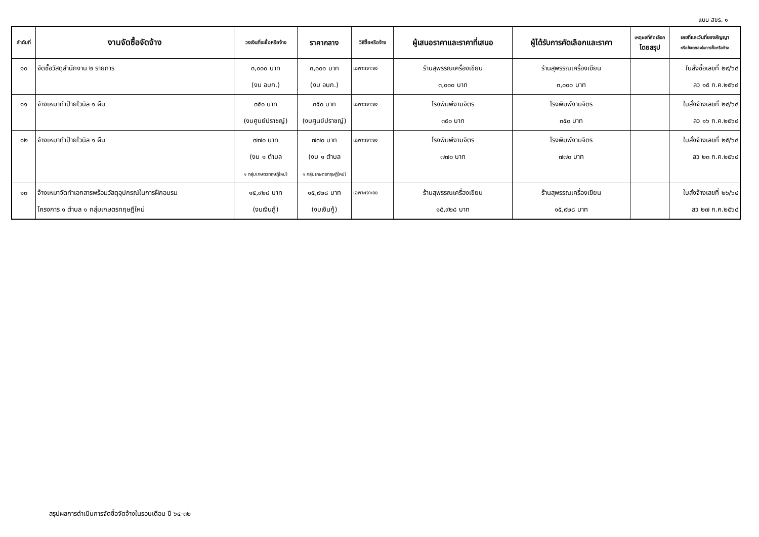แบบ สขร. ๑
| ลำดับที่ | งานจัดซื้อจัดจ้าง | วงเงินที่จะซื้อหรือจ้าง | ราคากลาง | วิธีซื้อหรือจ้าง | ผู้เสนอราคาและราคาที่เสนอ | ผู้ได้รับการคัดเลือกและราคา | เหตุผลที่คัดเลือก โดยสรุป | เลขที่และวันที่ของสัญญา หรือข้อตกลงในการซื้อหรือจ้าง |
| --- | --- | --- | --- | --- | --- | --- | --- | --- |
| ๑๐ | จัดซื้อวัสดุสำนักงาน ๒ รายการ | ๓,๐๐๐ บาท (งบ อบก.) | ๓,๐๐๐ บาท (งบ อบก.) | เฉพาะเจาะจง | ร้านสุพรรณเครื่องเขียน ๓,๐๐๐ บาท | ร้านสุพรรณเครื่องเขียน ๓,๐๐๐ บาท | | ใบสั่งซื้อเลขที่ ๒๙/๖๔ ลว ๑๕ ก.ค.๒๕๖๔ |
| ๑๑ | จ้างเหมาทำป้ายไวนิล ๑ ผืน | ๓๕๐ บาท (งบศูนย์ปราชญ์) | ๓๕๐ บาท (งบศูนย์ปราชญ์) | เฉพาะเจาะจง | โรงพิมพ์งามจิตร ๓๕๐ บาท | โรงพิมพ์งามจิตร ๓๕๐ บาท | | ใบสั่งจ้างเลขที่ ๒๔/๖๔ ลว ๑๖ ก.ค.๒๕๖๔ |
| ๑๒ | จ้างเหมาทำป้ายไวนิล ๑ ผืน | ๗๗๐ บาท (งบ ๑ ตำบล ๑ กลุ่มเกษตรทฤษฎีใหม่) | ๗๗๐ บาท (งบ ๑ ตำบล ๑ กลุ่มเกษตรทฤษฎีใหม่) | เฉพาะเจาะจง | โรงพิมพ์งามจิตร ๗๗๐ บาท | โรงพิมพ์งามจิตร ๗๗๐ บาท | | ใบสั่งจ้างเลขที่ ๒๕/๖๔ ลว ๒๓ ก.ค.๒๕๖๔ |
| ๑๓ | จ้างเหมาจัดทำเอกสารพร้อมวัสดุอุปกรณ์ในการฝึกอบรม โครงการ ๑ ตำบล ๑ กลุ่มเกษตรทฤษฎีใหม่ | ๑๕,๙๒๘ บาท (งบเงินกู้) | ๑๕,๙๒๘ บาท (งบเงินกู้) | เฉพาะเจาะจง | ร้านสุพรรณเครื่องเขียน ๑๕,๙๒๘ บาท | ร้านสุพรรณเครื่องเขียน ๑๕,๙๒๘ บาท | | ใบสั่งจ้างเลขที่ ๒๖/๖๔ ลว ๒๗ ก.ค.๒๕๖๔ |
สรุปผลการดำเนินการจัดซื้อจัดจ้างในรอบเดือน ปี ๖๔-๓๒